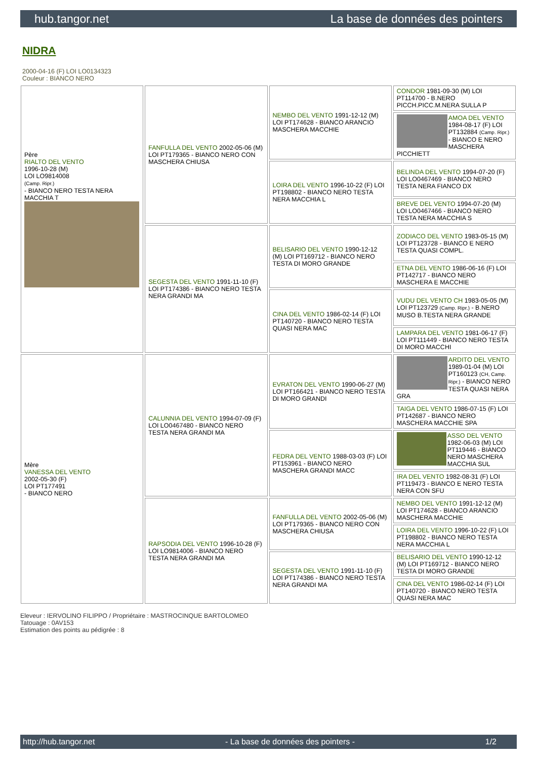hub.tangor.net La base de données des pointers
NIDRA
2000-04-16 (F) LOI LO0134323
Couleur : BIANCO NERO
| Père RIALTO DEL VENTO 1996-10-28 (M) LOI LO9814008 (Camp. Ripr.) - BIANCO NERO TESTA NERA MACCHIA T | FANFULLA DEL VENTO 2002-05-06 (M) LOI PT179365 - BIANCO NERO CON MASCHERA CHIUSA | NEMBO DEL VENTO 1991-12-12 (M) LOI PT174628 - BIANCO ARANCIO MASCHERA MACCHIE | CONDOR 1981-09-30 (M) LOI PT114700 - B.NERO PICCH.PICC.M.NERA SULLA P |
| | | | AMOA DEL VENTO 1984-08-17 (F) LOI PT132884 (Camp. Ripr.) - BIANCO E NERO MASCHERA PICCHIETT |
| | | LOIRA DEL VENTO 1996-10-22 (F) LOI PT198802 - BIANCO NERO TESTA NERA MACCHIA L | BELINDA DEL VENTO 1994-07-20 (F) LOI LO0467469 - BIANCO NERO TESTA NERA FIANCO DX |
| | | | BREVE DEL VENTO 1994-07-20 (M) LOI LO0467466 - BIANCO NERO TESTA NERA MACCHIA S |
| | SEGESTA DEL VENTO 1991-11-10 (F) LOI PT174386 - BIANCO NERO TESTA NERA GRANDI MA | BELISARIO DEL VENTO 1990-12-12 (M) LOI PT169712 - BIANCO NERO TESTA DI MORO GRANDE | ZODIACO DEL VENTO 1983-05-15 (M) LOI PT123728 - BIANCO E NERO TESTA QUASI COMPL. |
| | | | ETNA DEL VENTO 1986-06-16 (F) LOI PT142717 - BIANCO NERO MASCHERA E MACCHIE |
| | | CINA DEL VENTO 1986-02-14 (F) LOI PT140720 - BIANCO NERO TESTA QUASI NERA MAC | VUDU DEL VENTO CH 1983-05-05 (M) LOI PT123729 (Camp. Ripr.) - B.NERO MUSO B.TESTA NERA GRANDE |
| | | | LAMPARA DEL VENTO 1981-06-17 (F) LOI PT111449 - BIANCO NERO TESTA DI MORO MACCHI |
| Mère VANESSA DEL VENTO 2002-05-30 (F) LOI PT177491 - BIANCO NERO | CALUNNIA DEL VENTO 1994-07-09 (F) LOI LO0467480 - BIANCO NERO TESTA NERA GRANDI MA | EVRATON DEL VENTO 1990-06-27 (M) LOI PT166421 - BIANCO NERO TESTA DI MORO GRANDI | ARDITO DEL VENTO 1989-01-04 (M) LOI PT160123 (CH, Camp. Ripr.) - BIANCO NERO TESTA QUASI NERA GRA |
| | | | TAIGA DEL VENTO 1986-07-15 (F) LOI PT142687 - BIANCO NERO MASCHERA MACCHIE SPA |
| | | FEDRA DEL VENTO 1988-03-03 (F) LOI PT153961 - BIANCO NERO MASCHERA GRANDI MACC | ASSO DEL VENTO 1982-06-03 (M) LOI PT119446 - BIANCO NERO MASCHERA MACCHIA SUL |
| | | | IRA DEL VENTO 1982-08-31 (F) LOI PT119473 - BIANCO E NERO TESTA NERA CON SFU |
| | RAPSODIA DEL VENTO 1996-10-28 (F) LOI LO9814006 - BIANCO NERO TESTA NERA GRANDI MA | FANFULLA DEL VENTO 2002-05-06 (M) LOI PT179365 - BIANCO NERO CON MASCHERA CHIUSA | NEMBO DEL VENTO 1991-12-12 (M) LOI PT174628 - BIANCO ARANCIO MASCHERA MACCHIE |
| | | | LOIRA DEL VENTO 1996-10-22 (F) LOI PT198802 - BIANCO NERO TESTA NERA MACCHIA L |
| | | SEGESTA DEL VENTO 1991-11-10 (F) LOI PT174386 - BIANCO NERO TESTA NERA GRANDI MA | BELISARIO DEL VENTO 1990-12-12 (M) LOI PT169712 - BIANCO NERO TESTA DI MORO GRANDE |
| | | | CINA DEL VENTO 1986-02-14 (F) LOI PT140720 - BIANCO NERO TESTA QUASI NERA MAC |
Eleveur : IERVOLINO FILIPPO / Propriétaire : MASTROCINQUE BARTOLOMEO
Tatouage : 0AV153
Estimation des points au pédigrée : 8
http://hub.tangor.net - La base de données des pointers - 1/2